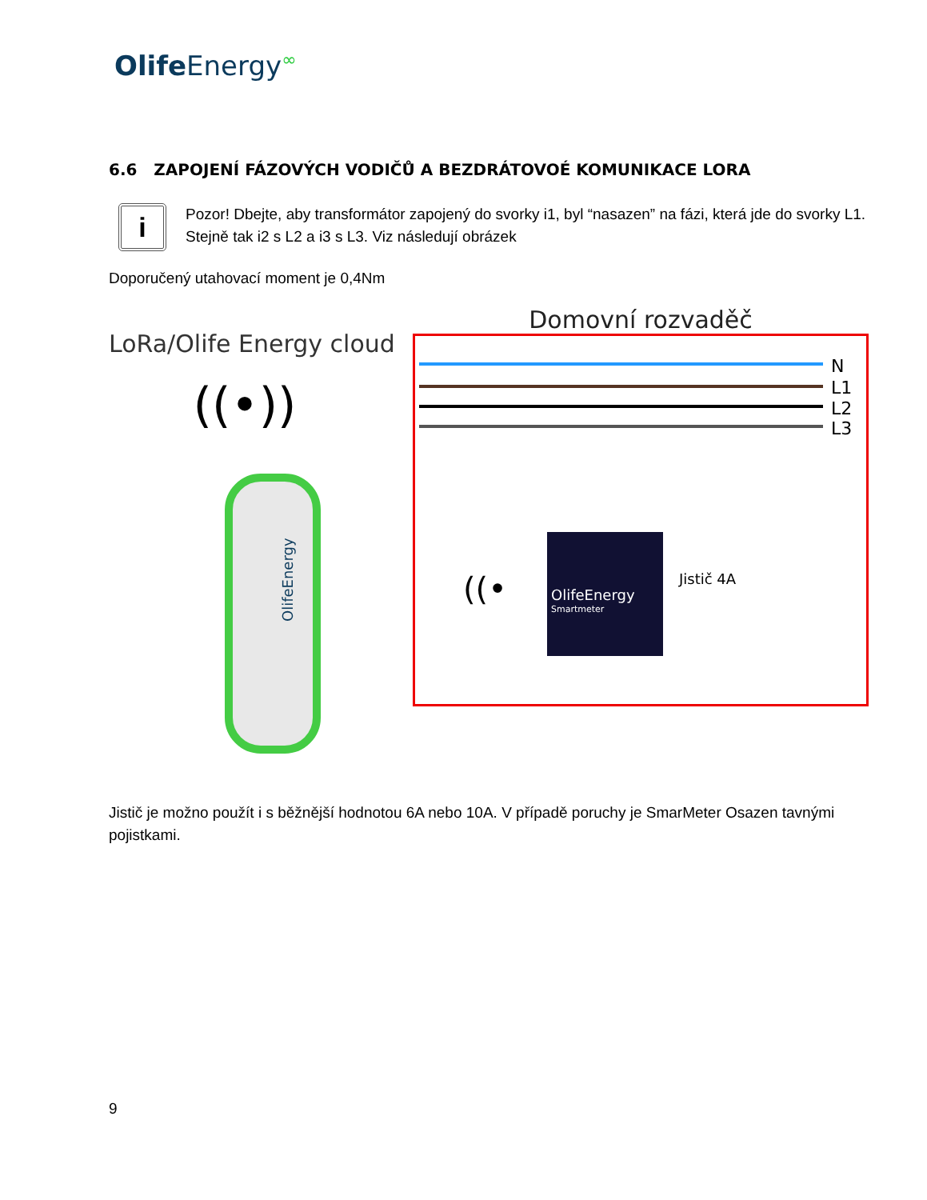Olife Energy∞
6.6 ZAPOJENÍ FÁZOVÝCH VODIČŮ A BEZDRÁTOVOÉ KOMUNIKACE LORA
i
Pozor! Dbejte, aby transformátor zapojený do svorky i1, byl “nasazen” na fázi, která jde do svorky L1. Stejně tak i2 s L2 a i3 s L3. Viz následují obrázek
Doporučený utahovací moment je 0,4Nm
LoRa/Olife Energy cloud
((•))
OlifeEnergy
Domovní rozvaděč
N
L1
L2
L3
OlifeEnergy
Smartmeter
Jistič 4A
((•
Jistič je možno použít i s běžnější hodnotou 6A nebo 10A. V případě poruchy je SmarMeter Osazen tavnými pojistkami.
9